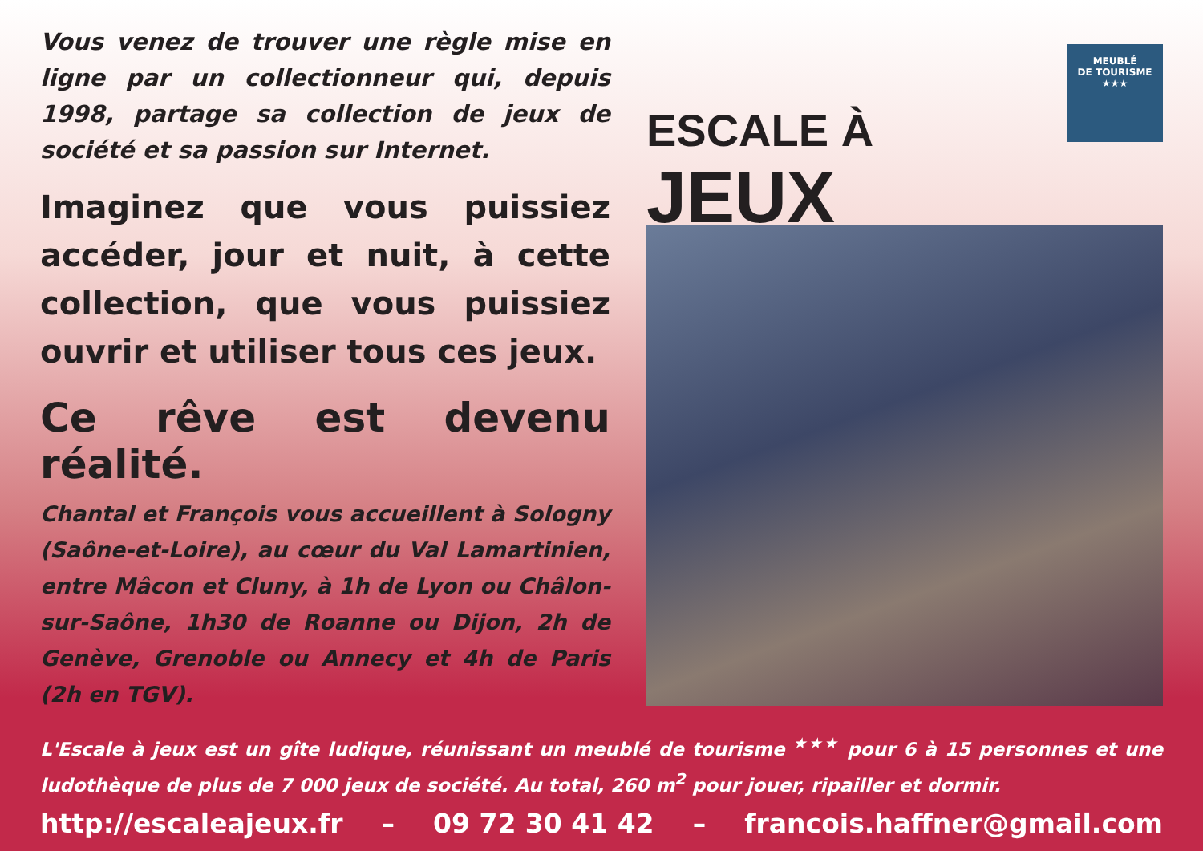Vous venez de trouver une règle mise en ligne par un collectionneur qui, depuis 1998, partage sa collection de jeux de société et sa passion sur Internet.
Imaginez que vous puissiez accéder, jour et nuit, à cette collection, que vous puissiez ouvrir et utiliser tous ces jeux.
Ce rêve est devenu réalité.
Chantal et François vous accueillent à Sologny (Saône-et-Loire), au cœur du Val Lamartinien, entre Mâcon et Cluny, à 1h de Lyon ou Châlon-sur-Saône, 1h30 de Roanne ou Dijon, 2h de Genève, Grenoble ou Annecy et 4h de Paris (2h en TGV).
ESCALE À JEUX
MEUBLÉ
DE TOURISME
★★★
L'Escale à jeux est un gîte ludique, réunissant un meublé de tourisme <sup>★★★</sup> pour 6 à 15 personnes et une ludothèque de plus de 7 000 jeux de société. Au total, 260 m<sup>2</sup> pour jouer, ripailler et dormir.
http://escaleajeux.fr – 09 72 30 41 42 – francois.haffner@gmail.com